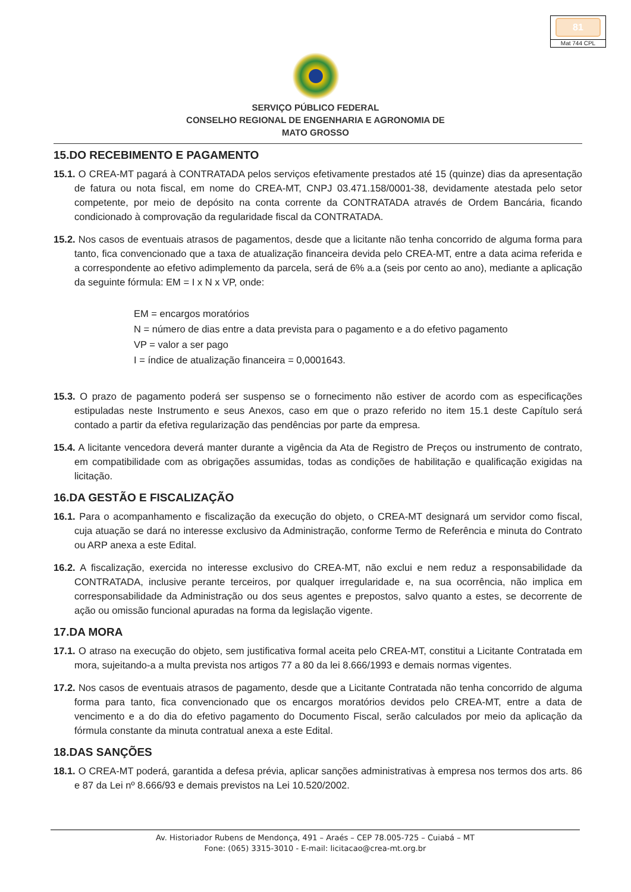81
Mat 744 CPL
SERVIÇO PÚBLICO FEDERAL
CONSELHO REGIONAL DE ENGENHARIA E AGRONOMIA DE
MATO GROSSO
15.DO RECEBIMENTO E PAGAMENTO
15.1. O CREA-MT pagará à CONTRATADA pelos serviços efetivamente prestados até 15 (quinze) dias da apresentação de fatura ou nota fiscal, em nome do CREA-MT, CNPJ 03.471.158/0001-38, devidamente atestada pelo setor competente, por meio de depósito na conta corrente da CONTRATADA através de Ordem Bancária, ficando condicionado à comprovação da regularidade fiscal da CONTRATADA.
15.2. Nos casos de eventuais atrasos de pagamentos, desde que a licitante não tenha concorrido de alguma forma para tanto, fica convencionado que a taxa de atualização financeira devida pelo CREA-MT, entre a data acima referida e a correspondente ao efetivo adimplemento da parcela, será de 6% a.a (seis por cento ao ano), mediante a aplicação da seguinte fórmula: EM = I x N x VP, onde:
EM = encargos moratórios
N = número de dias entre a data prevista para o pagamento e a do efetivo pagamento
VP = valor a ser pago
I = índice de atualização financeira = 0,0001643.
15.3. O prazo de pagamento poderá ser suspenso se o fornecimento não estiver de acordo com as especificações estipuladas neste Instrumento e seus Anexos, caso em que o prazo referido no item 15.1 deste Capítulo será contado a partir da efetiva regularização das pendências por parte da empresa.
15.4. A licitante vencedora deverá manter durante a vigência da Ata de Registro de Preços ou instrumento de contrato, em compatibilidade com as obrigações assumidas, todas as condições de habilitação e qualificação exigidas na licitação.
16.DA GESTÃO E FISCALIZAÇÃO
16.1. Para o acompanhamento e fiscalização da execução do objeto, o CREA-MT designará um servidor como fiscal, cuja atuação se dará no interesse exclusivo da Administração, conforme Termo de Referência e minuta do Contrato ou ARP anexa a este Edital.
16.2. A fiscalização, exercida no interesse exclusivo do CREA-MT, não exclui e nem reduz a responsabilidade da CONTRATADA, inclusive perante terceiros, por qualquer irregularidade e, na sua ocorrência, não implica em corresponsabilidade da Administração ou dos seus agentes e prepostos, salvo quanto a estes, se decorrente de ação ou omissão funcional apuradas na forma da legislação vigente.
17.DA MORA
17.1. O atraso na execução do objeto, sem justificativa formal aceita pelo CREA-MT, constitui a Licitante Contratada em mora, sujeitando-a a multa prevista nos artigos 77 a 80 da lei 8.666/1993 e demais normas vigentes.
17.2. Nos casos de eventuais atrasos de pagamento, desde que a Licitante Contratada não tenha concorrido de alguma forma para tanto, fica convencionado que os encargos moratórios devidos pelo CREA-MT, entre a data de vencimento e a do dia do efetivo pagamento do Documento Fiscal, serão calculados por meio da aplicação da fórmula constante da minuta contratual anexa a este Edital.
18.DAS SANÇÕES
18.1. O CREA-MT poderá, garantida a defesa prévia, aplicar sanções administrativas à empresa nos termos dos arts. 86 e 87 da Lei nº 8.666/93 e demais previstos na Lei 10.520/2002.
Av. Historiador Rubens de Mendonça, 491 – Araés – CEP 78.005-725 – Cuiabá – MT
Fone: (065) 3315-3010 - E-mail: licitacao@crea-mt.org.br